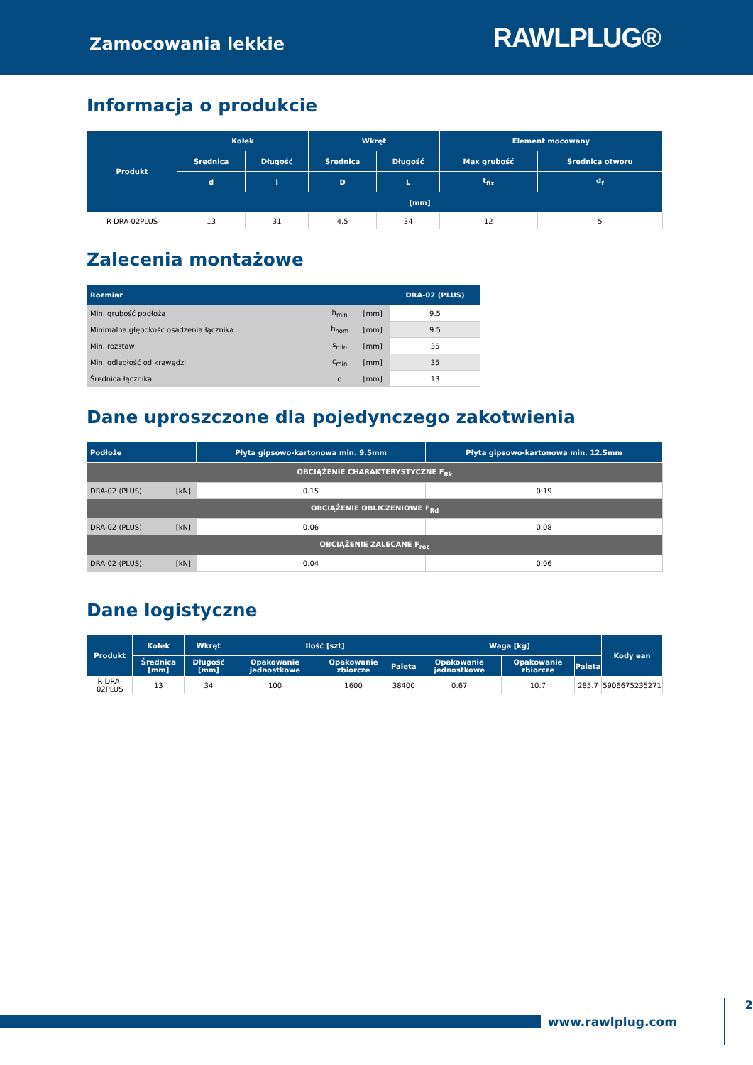Zamocowania lekkie
RAWLPLUG®
Informacja o produkcie
| Produkt | Kołek | | Wkręt | | Element mocowany | |
| --- | --- | --- | --- | --- | --- | --- |
| | Średnica | Długość | Średnica | Długość | Max grubość | Średnica otworu |
| | d | l | D | L | t<sub>fix</sub> | d<sub>f</sub> |
| | [mm] | | | | | |
| R-DRA-02PLUS | 13 | 31 | 4,5 | 34 | 12 | 5 |
Zalecenia montażowe
| Rozmiar | | | DRA-02 (PLUS) |
| --- | --- | --- | --- |
| Min. grubość podłoża | h<sub>min</sub> | [mm] | 9.5 |
| Minimalna głębokość osadzenia łącznika | h<sub>nom</sub> | [mm] | 9.5 |
| Min. rozstaw | s<sub>min</sub> | [mm] | 35 |
| Min. odległość od krawędzi | c<sub>min</sub> | [mm] | 35 |
| Średnica łącznika | d | [mm] | 13 |
Dane uproszczone dla pojedynczego zakotwienia
| Podłoże | | Płyta gipsowo-kartonowa min. 9.5mm | Płyta gipsowo-kartonowa min. 12.5mm |
| --- | --- | --- | --- |
| OBCIĄŻENIE CHARAKTERYSTYCZNE F<sub>Rk</sub> | | | |
| DRA-02 (PLUS) | [kN] | 0.15 | 0.19 |
| OBCIĄŻENIE OBLICZENIOWE F<sub>Rd</sub> | | | |
| DRA-02 (PLUS) | [kN] | 0.06 | 0.08 |
| OBCIĄŻENIE ZALECANE F<sub>rec</sub> | | | |
| DRA-02 (PLUS) | [kN] | 0.04 | 0.06 |
Dane logistyczne
| Produkt | Kołek | Wkręt | Ilość [szt] | | | Waga [kg] | | | Kody ean |
| --- | --- | --- | --- | --- | --- | --- | --- | --- | --- |
| | Średnica [mm] | Długość [mm] | Opakowanie jednostkowe | Opakowanie zbiorcze | Paleta | Opakowanie jednostkowe | Opakowanie zbiorcze | Paleta | |
| R-DRA-02PLUS | 13 | 34 | 100 | 1600 | 38400 | 0.67 | 10.7 | 285.7 | 5906675235271 |
www.rawlplug.com 2